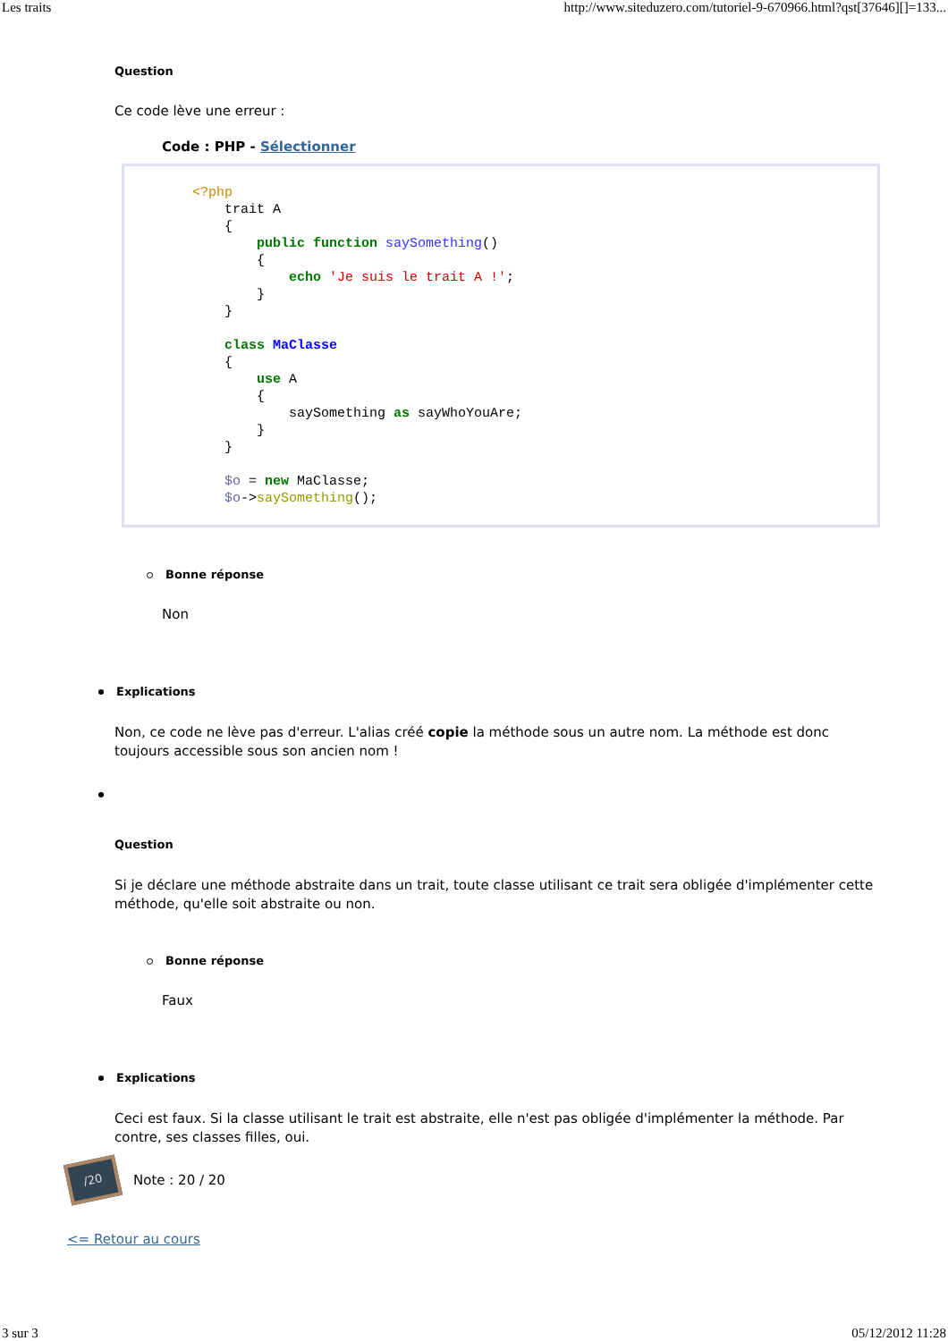Les traits http://www.siteduzero.com/tutoriel-9-670966.html?qst[37646][]=133...
Question
Ce code lève une erreur :
Code : PHP - Sélectionner
<?php
    trait A
    {
        public function saySomething()
        {
            echo 'Je suis le trait A !';
        }
    }

    class MaClasse
    {
        use A
        {
            saySomething as sayWhoYouAre;
        }
    }

    $o = new MaClasse;
    $o->saySomething();
Bonne réponse
Non
Explications
Non, ce code ne lève pas d'erreur. L'alias créé copie la méthode sous un autre nom. La méthode est donc toujours accessible sous son ancien nom !
Question
Si je déclare une méthode abstraite dans un trait, toute classe utilisant ce trait sera obligée d'implémenter cette méthode, qu'elle soit abstraite ou non.
Bonne réponse
Faux
Explications
Ceci est faux. Si la classe utilisant le trait est abstraite, elle n'est pas obligée d'implémenter la méthode. Par contre, ses classes filles, oui.
/20
Note : 20 / 20
<= Retour au cours
3 sur 3 05/12/2012 11:28